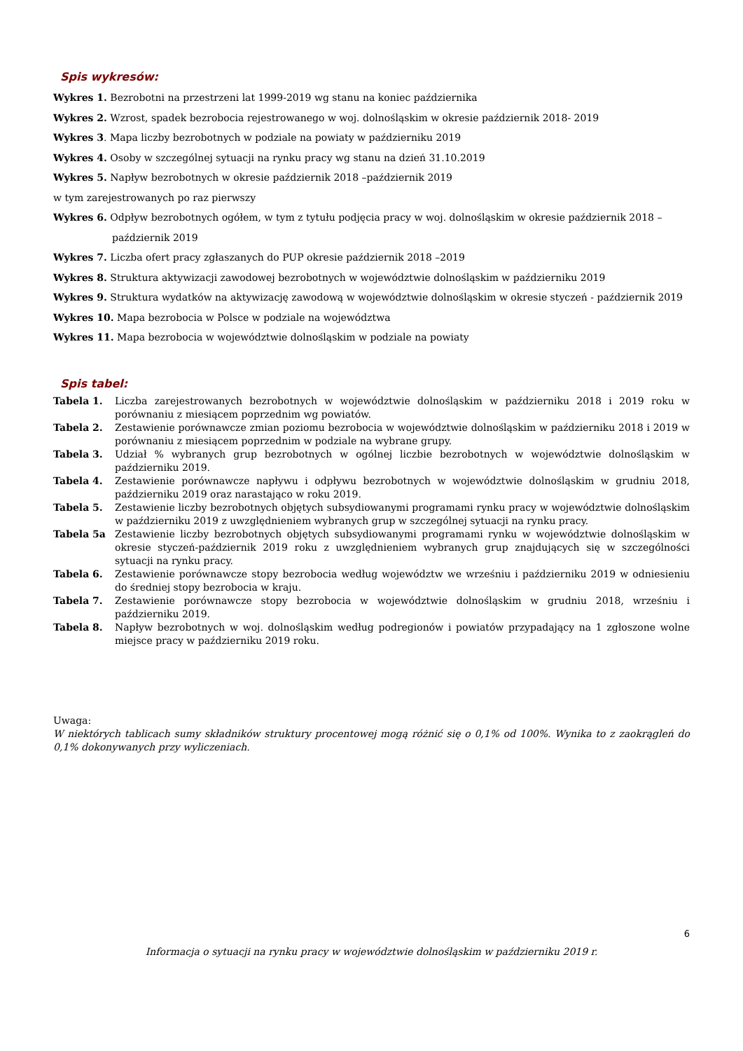Spis wykresów:
Wykres 1. Bezrobotni na przestrzeni lat 1999-2019 wg stanu na koniec października
Wykres 2. Wzrost, spadek bezrobocia rejestrowanego w woj. dolnośląskim w okresie październik 2018- 2019
Wykres 3. Mapa liczby bezrobotnych w podziale na powiaty w październiku 2019
Wykres 4. Osoby w szczególnej sytuacji na rynku pracy wg stanu na dzień 31.10.2019
Wykres 5. Napływ bezrobotnych w okresie październik 2018 –październik 2019
w tym zarejestrowanych po raz pierwszy
Wykres 6. Odpływ bezrobotnych ogółem, w tym z tytułu podjęcia pracy w woj. dolnośląskim w okresie październik 2018 –
październik 2019
Wykres 7. Liczba ofert pracy zgłaszanych do PUP okresie październik 2018 –2019
Wykres 8. Struktura aktywizacji zawodowej bezrobotnych w województwie dolnośląskim w październiku 2019
Wykres 9. Struktura wydatków na aktywizację zawodową w województwie dolnośląskim w okresie styczeń - październik 2019
Wykres 10. Mapa bezrobocia w Polsce w podziale na województwa
Wykres 11. Mapa bezrobocia w województwie dolnośląskim w podziale na powiaty
Spis tabel:
| Tabela 1. | Liczba zarejestrowanych bezrobotnych w województwie dolnośląskim w październiku 2018 i 2019 roku w porównaniu z miesiącem poprzednim wg powiatów. |
| Tabela 2. | Zestawienie porównawcze zmian poziomu bezrobocia w województwie dolnośląskim w październiku 2018 i 2019 w porównaniu z miesiącem poprzednim w podziale na wybrane grupy. |
| Tabela 3. | Udział % wybranych grup bezrobotnych w ogólnej liczbie bezrobotnych w województwie dolnośląskim w październiku 2019. |
| Tabela 4. | Zestawienie porównawcze napływu i odpływu bezrobotnych w województwie dolnośląskim w grudniu 2018, październiku 2019 oraz narastająco w roku 2019. |
| Tabela 5. | Zestawienie liczby bezrobotnych objętych subsydiowanymi programami rynku pracy w województwie dolnośląskim w październiku 2019 z uwzględnieniem wybranych grup w szczególnej sytuacji na rynku pracy. |
| Tabela 5a | Zestawienie liczby bezrobotnych objętych subsydiowanymi programami rynku w województwie dolnośląskim w okresie styczeń-październik 2019 roku z uwzględnieniem wybranych grup znajdujących się w szczególności sytuacji na rynku pracy. |
| Tabela 6. | Zestawienie porównawcze stopy bezrobocia według województw we wrześniu i październiku 2019 w odniesieniu do średniej stopy bezrobocia w kraju. |
| Tabela 7. | Zestawienie porównawcze stopy bezrobocia w województwie dolnośląskim w grudniu 2018, wrześniu i październiku 2019. |
| Tabela 8. | Napływ bezrobotnych w woj. dolnośląskim według podregionów i powiatów przypadający na 1 zgłoszone wolne miejsce pracy w październiku 2019 roku. |
Uwaga:
W niektórych tablicach sumy składników struktury procentowej mogą różnić się o 0,1% od 100%. Wynika to z zaokrągleń do 0,1% dokonywanych przy wyliczeniach.
6
Informacja o sytuacji na rynku pracy w województwie dolnośląskim w październiku 2019 r.